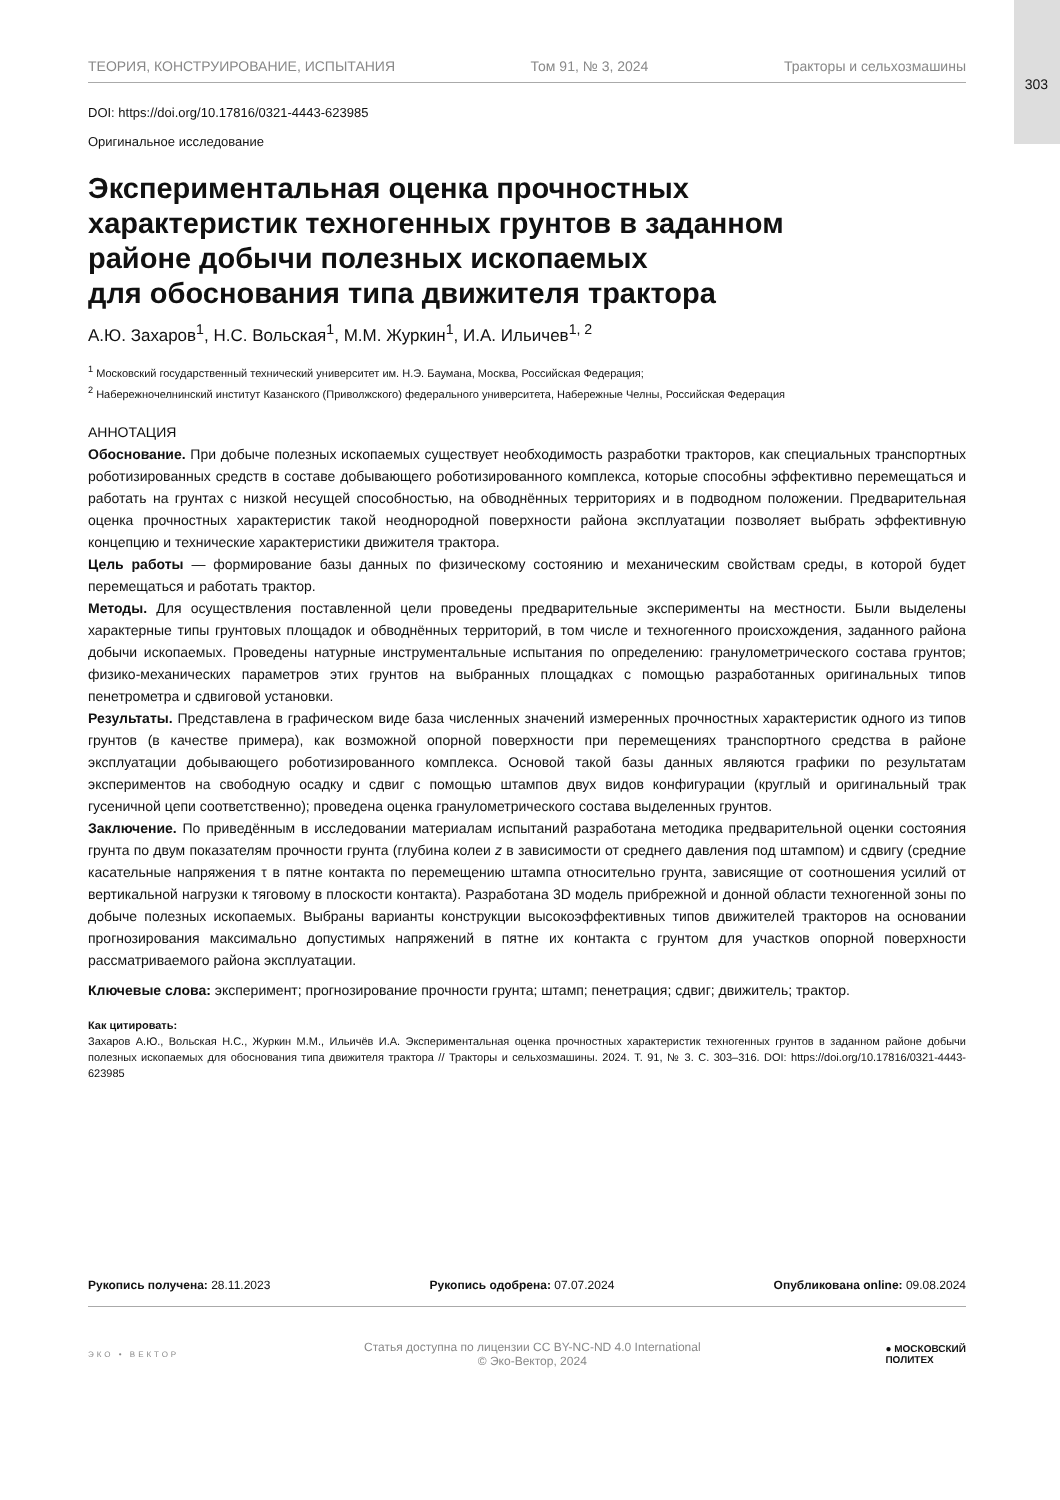303
ТЕОРИЯ, КОНСТРУИРОВАНИЕ, ИСПЫТАНИЯ Том 91, № 3, 2024 Тракторы и сельхозмашины
DOI: https://doi.org/10.17816/0321-4443-623985
Оригинальное исследование
Экспериментальная оценка прочностных
характеристик техногенных грунтов в заданном
районе добычи полезных ископаемых
для обоснования типа движителя трактора
А.Ю. Захаров<sup>1</sup>, Н.С. Вольская<sup>1</sup>, М.М. Журкин<sup>1</sup>, И.А. Ильичев<sup>1, 2</sup>
<sup>1</sup> Московский государственный технический университет им. Н.Э. Баумана, Москва, Российская Федерация;
<sup>2</sup> Набережночелнинский институт Казанского (Приволжского) федерального университета, Набережные Челны, Российская Федерация
АННОТАЦИЯ
Обоснование. При добыче полезных ископаемых существует необходимость разработки тракторов, как специальных транспортных роботизированных средств в составе добывающего роботизированного комплекса, которые способны эффективно перемещаться и работать на грунтах с низкой несущей способностью, на обводнённых территориях и в подводном положении. Предварительная оценка прочностных характеристик такой неоднородной поверхности района эксплуатации позволяет выбрать эффективную концепцию и технические характеристики движителя трактора.
Цель работы — формирование базы данных по физическому состоянию и механическим свойствам среды, в которой будет перемещаться и работать трактор.
Методы. Для осуществления поставленной цели проведены предварительные эксперименты на местности. Были выделены характерные типы грунтовых площадок и обводнённых территорий, в том числе и техногенного происхождения, заданного района добычи ископаемых. Проведены натурные инструментальные испытания по определению: гранулометрического состава грунтов; физико-механических параметров этих грунтов на выбранных площадках с помощью разработанных оригинальных типов пенетрометра и сдвиговой установки.
Результаты. Представлена в графическом виде база численных значений измеренных прочностных характеристик одного из типов грунтов (в качестве примера), как возможной опорной поверхности при перемещениях транспортного средства в районе эксплуатации добывающего роботизированного комплекса. Основой такой базы данных являются графики по результатам экспериментов на свободную осадку и сдвиг с помощью штампов двух видов конфигурации (круглый и оригинальный трак гусеничной цепи соответственно); проведена оценка гранулометрического состава выделенных грунтов.
Заключение. По приведённым в исследовании материалам испытаний разработана методика предварительной оценки состояния грунта по двум показателям прочности грунта (глубина колеи z в зависимости от среднего давления под штампом) и сдвигу (средние касательные напряжения τ в пятне контакта по перемещению штампа относительно грунта, зависящие от соотношения усилий от вертикальной нагрузки к тяговому в плоскости контакта). Разработана 3D модель прибрежной и донной области техногенной зоны по добыче полезных ископаемых. Выбраны варианты конструкции высокоэффективных типов движителей тракторов на основании прогнозирования максимально допустимых напряжений в пятне их контакта с грунтом для участков опорной поверхности рассматриваемого района эксплуатации.
Ключевые слова: эксперимент; прогнозирование прочности грунта; штамп; пенетрация; сдвиг; движитель; трактор.
Как цитировать:
Захаров А.Ю., Вольская Н.С., Журкин М.М., Ильичёв И.А. Экспериментальная оценка прочностных характеристик техногенных грунтов в заданном районе добычи полезных ископаемых для обоснования типа движителя трактора // Тракторы и сельхозмашины. 2024. Т. 91, № 3. С. 303–316. DOI: https://doi.org/10.17816/0321-4443-623985
Рукопись получена: 28.11.2023 Рукопись одобрена: 07.07.2024 Опубликована online: 09.08.2024
ЭКО • ВЕКТОР
Статья доступна по лицензии CC BY-NC-ND 4.0 International
© Эко-Вектор, 2024
● МОСКОВСКИЙ
ПОЛИТЕХ